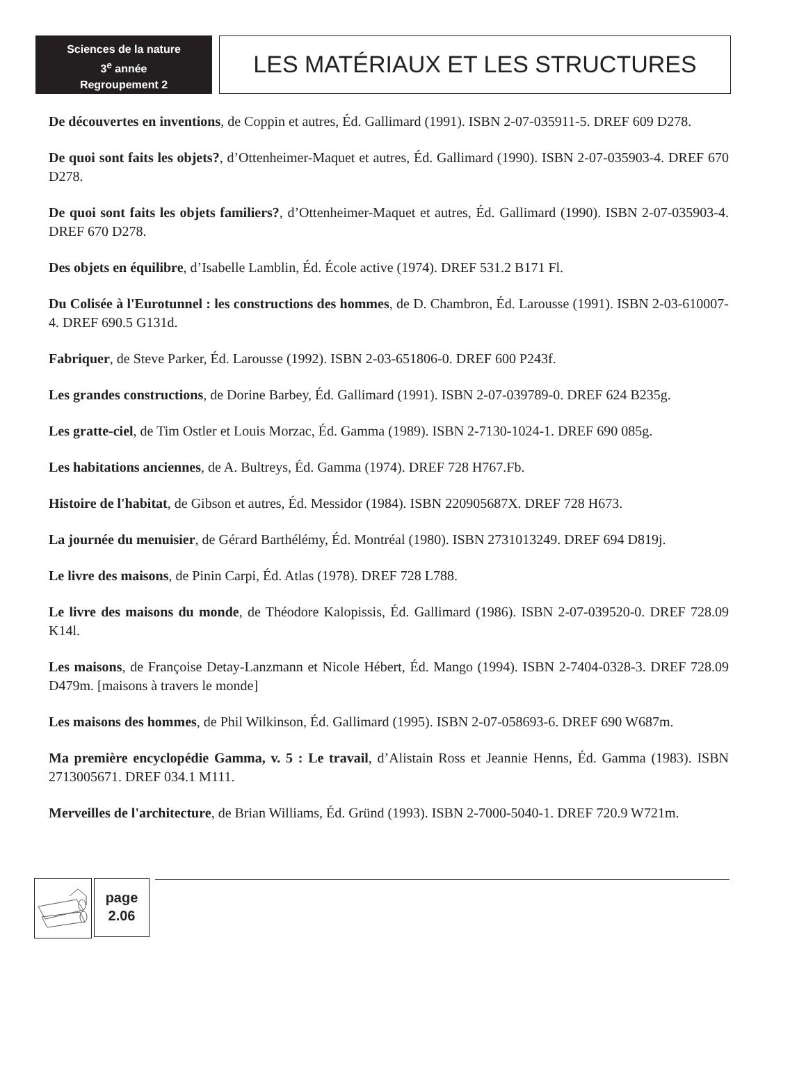Sciences de la nature
3<sup>e</sup> année
Regroupement 2
LES MATÉRIAUX ET LES STRUCTURES
De découvertes en inventions, de Coppin et autres, Éd. Gallimard (1991). ISBN 2-07-035911-5. DREF 609 D278.
De quoi sont faits les objets?, d’Ottenheimer-Maquet et autres, Éd. Gallimard (1990). ISBN 2-07-035903-4. DREF 670 D278.
De quoi sont faits les objets familiers?, d’Ottenheimer-Maquet et autres, Éd. Gallimard (1990). ISBN 2-07-035903-4. DREF 670 D278.
Des objets en équilibre, d’Isabelle Lamblin, Éd. École active (1974). DREF 531.2 B171 Fl.
Du Colisée à l'Eurotunnel : les constructions des hommes, de D. Chambron, Éd. Larousse (1991). ISBN 2-03-610007-4. DREF 690.5 G131d.
Fabriquer, de Steve Parker, Éd. Larousse (1992). ISBN 2-03-651806-0. DREF 600 P243f.
Les grandes constructions, de Dorine Barbey, Éd. Gallimard (1991). ISBN 2-07-039789-0. DREF 624 B235g.
Les gratte-ciel, de Tim Ostler et Louis Morzac, Éd. Gamma (1989). ISBN 2-7130-1024-1. DREF 690 085g.
Les habitations anciennes, de A. Bultreys, Éd. Gamma (1974). DREF 728 H767.Fb.
Histoire de l'habitat, de Gibson et autres, Éd. Messidor (1984). ISBN 220905687X. DREF 728 H673.
La journée du menuisier, de Gérard Barthélémy, Éd. Montréal (1980). ISBN 2731013249. DREF 694 D819j.
Le livre des maisons, de Pinin Carpi, Éd. Atlas (1978). DREF 728 L788.
Le livre des maisons du monde, de Théodore Kalopissis, Éd. Gallimard (1986). ISBN 2-07-039520-0. DREF 728.09 K14l.
Les maisons, de Françoise Detay-Lanzmann et Nicole Hébert, Éd. Mango (1994). ISBN 2-7404-0328-3. DREF 728.09 D479m. [maisons à travers le monde]
Les maisons des hommes, de Phil Wilkinson, Éd. Gallimard (1995). ISBN 2-07-058693-6. DREF 690 W687m.
Ma première encyclopédie Gamma, v. 5 : Le travail, d’Alistain Ross et Jeannie Henns, Éd. Gamma (1983). ISBN 2713005671. DREF 034.1 M111.
Merveilles de l'architecture, de Brian Williams, Éd. Gründ (1993). ISBN 2-7000-5040-1. DREF 720.9 W721m.
page
2.06